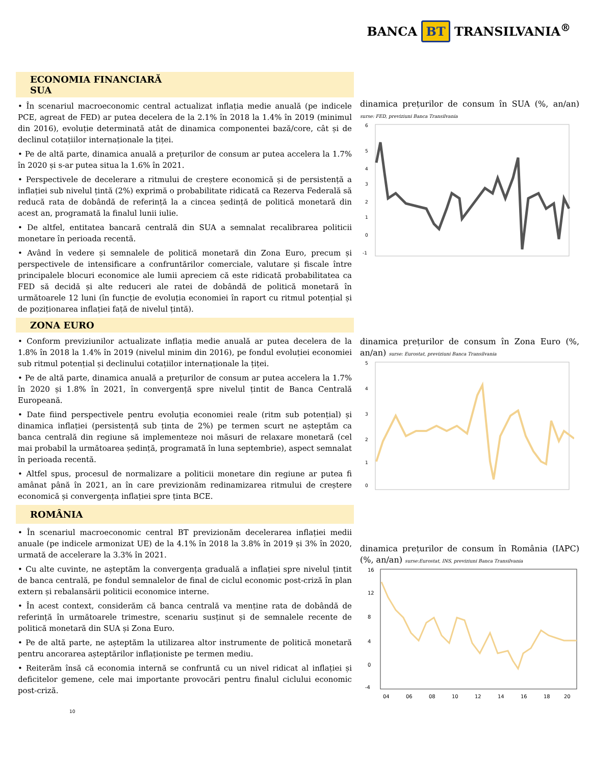BANCA BT TRANSILVANIA<sup>®</sup>
ECONOMIA FINANCIARĂ
SUA
• În scenariul macroeconomic central actualizat inflația medie anuală (pe indicele PCE, agreat de FED) ar putea decelera de la 2.1% în 2018 la 1.4% în 2019 (minimul din 2016), evoluție determinată atât de dinamica componentei bază/core, cât și de declinul cotațiilor internaționale la țiței.
• Pe de altă parte, dinamica anuală a prețurilor de consum ar putea accelera la 1.7% în 2020 și s-ar putea situa la 1.6% în 2021.
• Perspectivele de decelerare a ritmului de creștere economică și de persistență a inflației sub nivelul țintă (2%) exprimă o probabilitate ridicată ca Rezerva Federală să reducă rata de dobândă de referință la a cincea ședință de politică monetară din acest an, programată la finalul lunii iulie.
• De altfel, entitatea bancară centrală din SUA a semnalat recalibrarea politicii monetare în perioada recentă.
• Având în vedere și semnalele de politică monetară din Zona Euro, precum și perspectivele de intensificare a confruntărilor comerciale, valutare și fiscale între principalele blocuri economice ale lumii apreciem că este ridicată probabilitatea ca FED să decidă și alte reduceri ale ratei de dobândă de politică monetară în următoarele 12 luni (în funcție de evoluția economiei în raport cu ritmul potențial și de poziționarea inflației față de nivelul țintă).
ZONA EURO
• Conform previziunilor actualizate inflația medie anuală ar putea decelera de la 1.8% în 2018 la 1.4% în 2019 (nivelul minim din 2016), pe fondul evoluției economiei sub ritmul potențial și declinului cotațiilor internaționale la țiței.
• Pe de altă parte, dinamica anuală a prețurilor de consum ar putea accelera la 1.7% în 2020 și 1.8% în 2021, în convergență spre nivelul țintit de Banca Centrală Europeană.
• Date fiind perspectivele pentru evoluția economiei reale (ritm sub potențial) și dinamica inflației (persistență sub ținta de 2%) pe termen scurt ne așteptăm ca banca centrală din regiune să implementeze noi măsuri de relaxare monetară (cel mai probabil la următoarea ședință, programată în luna septembrie), aspect semnalat în perioada recentă.
• Altfel spus, procesul de normalizare a politicii monetare din regiune ar putea fi amânat până în 2021, an în care previzionăm redinamizarea ritmului de creștere economică și convergența inflației spre ținta BCE.
ROMÂNIA
• În scenariul macroeconomic central BT previzionăm decelerarea inflației medii anuale (pe indicele armonizat UE) de la 4.1% în 2018 la 3.8% în 2019 și 3% în 2020, urmată de accelerare la 3.3% în 2021.
• Cu alte cuvinte, ne așteptăm la convergența graduală a inflației spre nivelul țintit de banca centrală, pe fondul semnalelor de final de ciclul economic post-criză în plan extern și rebalansării politicii economice interne.
• În acest context, considerăm că banca centrală va menține rata de dobândă de referință în următoarele trimestre, scenariu susținut și de semnalele recente de politică monetară din SUA și Zona Euro.
• Pe de altă parte, ne așteptăm la utilizarea altor instrumente de politică monetară pentru ancorarea așteptărilor inflaționiste pe termen mediu.
• Reiterăm însă că economia internă se confruntă cu un nivel ridicat al inflației și deficitelor gemene, cele mai importante provocări pentru finalul ciclului economic post-criză.
dinamica prețurilor de consum în SUA (%, an/an) surse: FED, previziuni Banca Transilvania
6
5
4
3
2
1
0
-1
dinamica prețurilor de consum în Zona Euro (%, an/an) surse: Eurostat, previziuni Banca Transilvania
5
4
3
2
1
0
dinamica prețurilor de consum în România (IAPC) (%, an/an) surse:Eurostat, INS, previziuni Banca Transilvania
16
12
8
4
0
-4
04
06
08
10
12
14
16
18
20
10